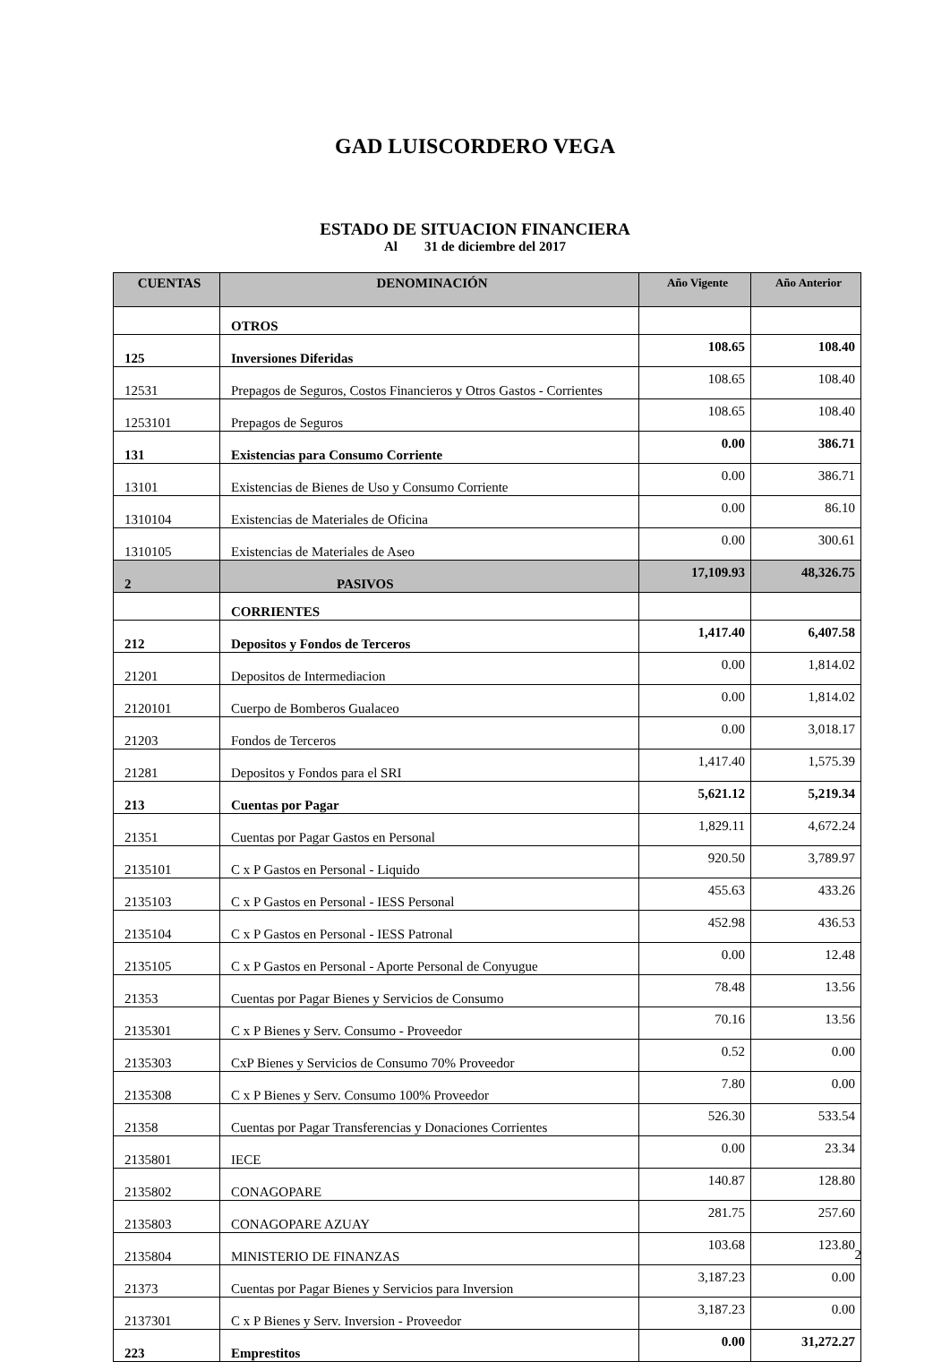GAD LUISCORDERO VEGA
ESTADO DE SITUACION FINANCIERA
Al 31 de diciembre del 2017
| CUENTAS | DENOMINACIÓN | Año Vigente | Año Anterior |
| --- | --- | --- | --- |
| | OTROS | | |
| 125 | Inversiones Diferidas | 108.65 | 108.40 |
| 12531 | Prepagos de Seguros, Costos Financieros y Otros Gastos - Corrientes | 108.65 | 108.40 |
| 1253101 | Prepagos de Seguros | 108.65 | 108.40 |
| 131 | Existencias para Consumo Corriente | 0.00 | 386.71 |
| 13101 | Existencias de Bienes de Uso y Consumo Corriente | 0.00 | 386.71 |
| 1310104 | Existencias de Materiales de Oficina | 0.00 | 86.10 |
| 1310105 | Existencias de Materiales de Aseo | 0.00 | 300.61 |
| 2 | PASIVOS | 17,109.93 | 48,326.75 |
| | CORRIENTES | | |
| 212 | Depositos y Fondos de Terceros | 1,417.40 | 6,407.58 |
| 21201 | Depositos de Intermediacion | 0.00 | 1,814.02 |
| 2120101 | Cuerpo de Bomberos Gualaceo | 0.00 | 1,814.02 |
| 21203 | Fondos de Terceros | 0.00 | 3,018.17 |
| 21281 | Depositos y Fondos para el SRI | 1,417.40 | 1,575.39 |
| 213 | Cuentas por Pagar | 5,621.12 | 5,219.34 |
| 21351 | Cuentas por Pagar Gastos en Personal | 1,829.11 | 4,672.24 |
| 2135101 | C x P Gastos en Personal - Liquido | 920.50 | 3,789.97 |
| 2135103 | C x P Gastos en Personal - IESS Personal | 455.63 | 433.26 |
| 2135104 | C x P Gastos en Personal - IESS Patronal | 452.98 | 436.53 |
| 2135105 | C x P Gastos en Personal - Aporte Personal de Conyugue | 0.00 | 12.48 |
| 21353 | Cuentas por Pagar Bienes y Servicios de Consumo | 78.48 | 13.56 |
| 2135301 | C x P Bienes y Serv. Consumo - Proveedor | 70.16 | 13.56 |
| 2135303 | CxP Bienes y Servicios de Consumo 70% Proveedor | 0.52 | 0.00 |
| 2135308 | C x P Bienes y Serv. Consumo 100% Proveedor | 7.80 | 0.00 |
| 21358 | Cuentas por Pagar Transferencias y Donaciones Corrientes | 526.30 | 533.54 |
| 2135801 | IECE | 0.00 | 23.34 |
| 2135802 | CONAGOPARE | 140.87 | 128.80 |
| 2135803 | CONAGOPARE AZUAY | 281.75 | 257.60 |
| 2135804 | MINISTERIO DE FINANZAS | 103.68 | 123.80 |
| 21373 | Cuentas por Pagar Bienes y Servicios para Inversion | 3,187.23 | 0.00 |
| 2137301 | C x P Bienes y Serv. Inversion - Proveedor | 3,187.23 | 0.00 |
| 223 | Emprestitos | 0.00 | 31,272.27 |
2